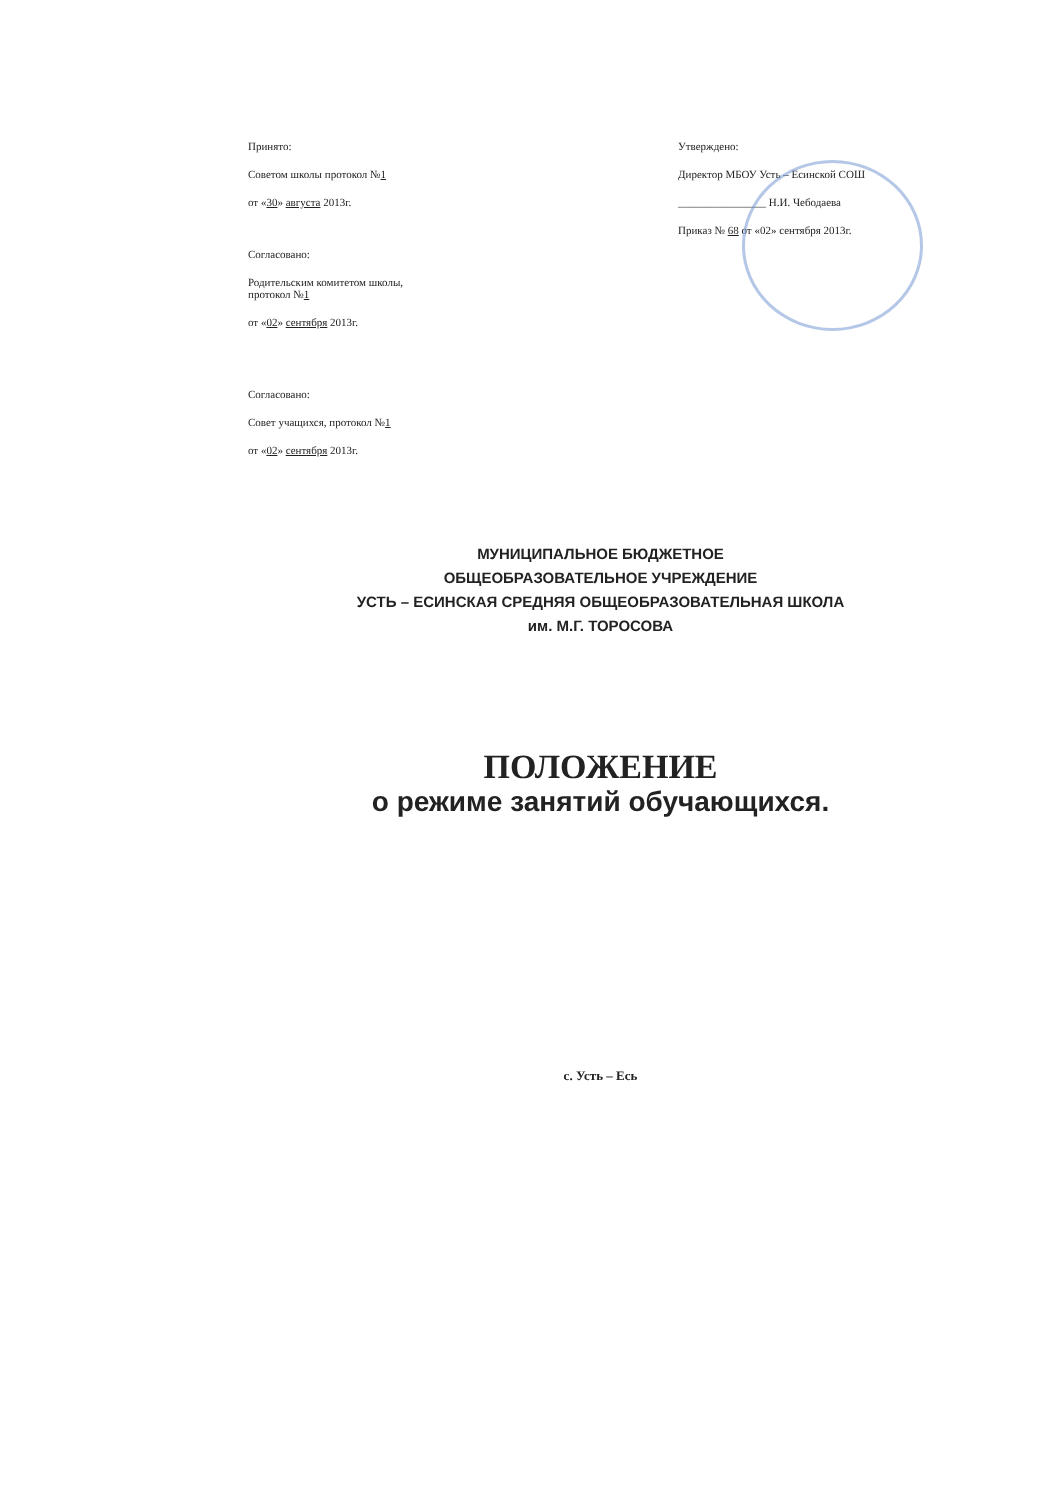Принято:
Советом школы протокол №1
от «30» августа 2013г.
Согласовано:
Родительским комитетом школы,
протокол №1
от «02» сентября 2013г.
Согласовано:
Совет учащихся, протокол №1
от «02» сентября 2013г.
Утверждено:
Директор МБОУ Усть – Есинской СОШ
________________ Н.И. Чебодаева
Приказ № 68 от «02» сентября 2013г.
МУНИЦИПАЛЬНОЕ БЮДЖЕТНОЕ
ОБЩЕОБРАЗОВАТЕЛЬНОЕ УЧРЕЖДЕНИЕ
УСТЬ – ЕСИНСКАЯ СРЕДНЯЯ ОБЩЕОБРАЗОВАТЕЛЬНАЯ ШКОЛА
им. М.Г. ТОРОСОВА
ПОЛОЖЕНИЕ
о режиме занятий обучающихся.
с. Усть – Есь